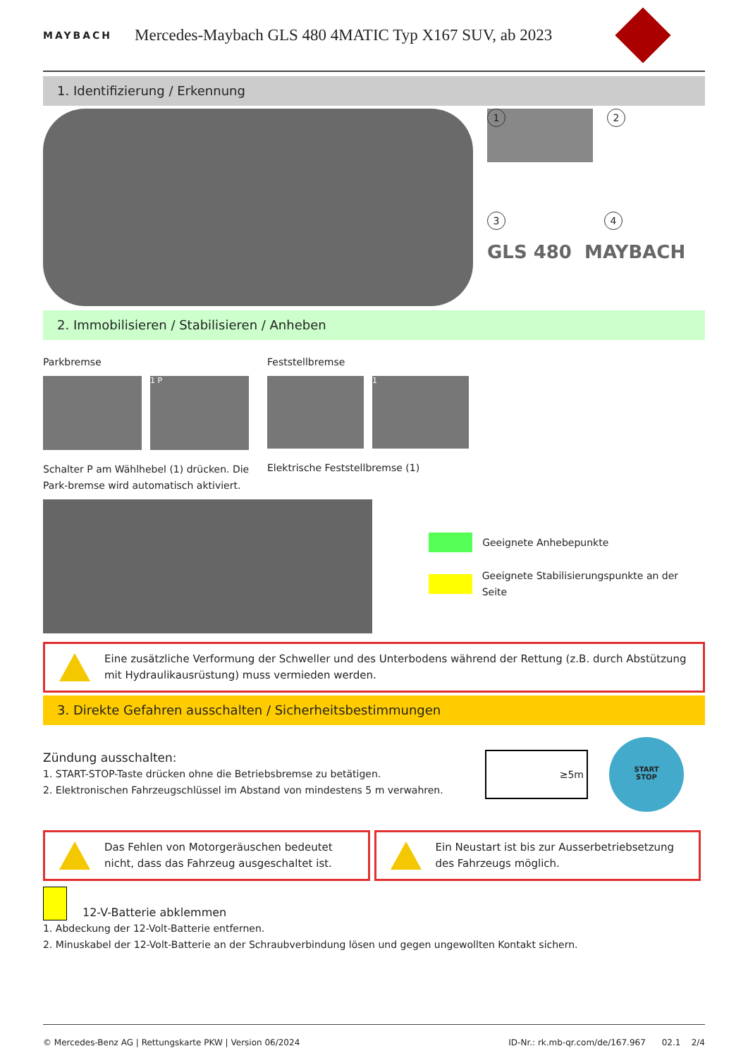MAYBACH
Mercedes-Maybach GLS 480 4MATIC Typ X167 SUV, ab 2023
1. Identifizierung / Erkennung
1
2
3 4
GLS 480 MAYBACH
2. Immobilisieren / Stabilisieren / Anheben
Parkbremse
1 P
Schalter P am Wählhebel (1) drücken. Die Park-bremse wird automatisch aktiviert.
Feststellbremse
1
Elektrische Feststellbremse (1)
Geeignete Anhebepunkte
Geeignete Stabilisierungspunkte an der Seite
Eine zusätzliche Verformung der Schweller und des Unterbodens während der Rettung (z.B. durch Abstützung mit Hydraulikausrüstung) muss vermieden werden.
3. Direkte Gefahren ausschalten / Sicherheitsbestimmungen
Zündung ausschalten:
1. START-STOP-Taste drücken ohne die Betriebsbremse zu betätigen.
2. Elektronischen Fahrzeugschlüssel im Abstand von mindestens 5 m verwahren.
≥5m
START
STOP
Das Fehlen von Motorgeräuschen bedeutet nicht, dass das Fahrzeug ausgeschaltet ist.
Ein Neustart ist bis zur Ausserbetriebsetzung des Fahrzeugs möglich.
12-V-Batterie abklemmen
1. Abdeckung der 12-Volt-Batterie entfernen.
2. Minuskabel der 12-Volt-Batterie an der Schraubverbindung lösen und gegen ungewollten Kontakt sichern.
© Mercedes-Benz AG | Rettungskarte PKW | Version 06/2024
ID-Nr.: rk.mb-qr.com/de/167.967 02.1 2/4